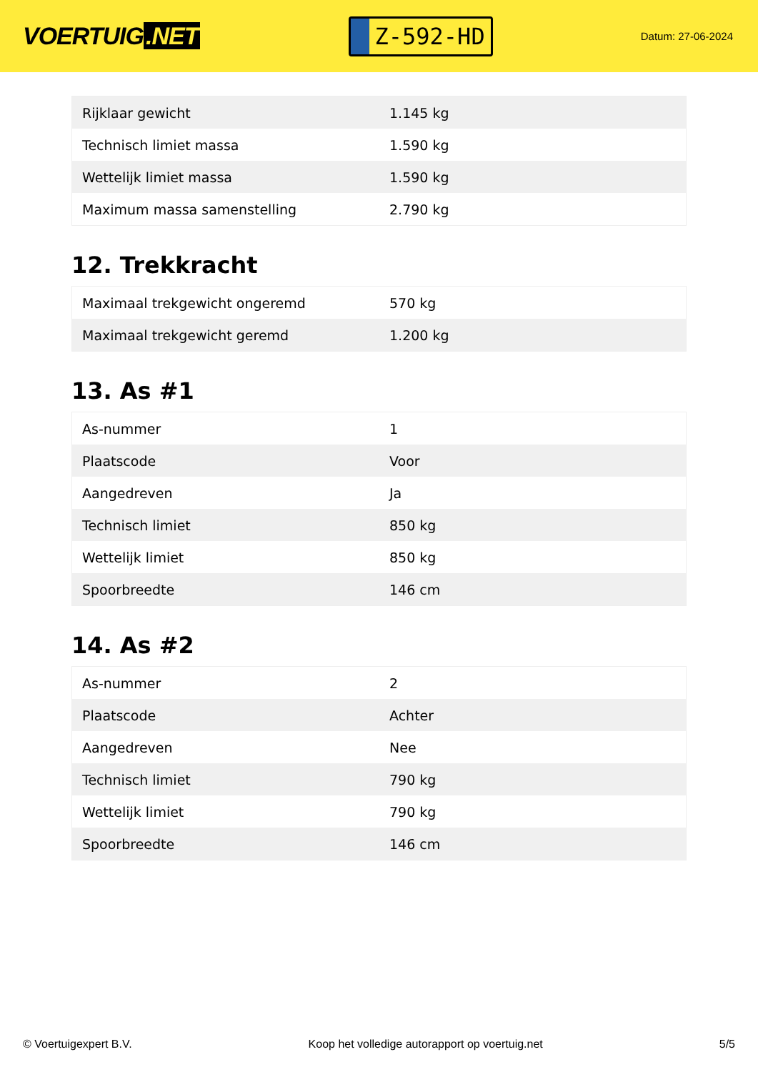VOERTUIG.NET
Z-592-HD
Datum: 27-06-2024
| Rijklaar gewicht | 1.145 kg |
| Technisch limiet massa | 1.590 kg |
| Wettelijk limiet massa | 1.590 kg |
| Maximum massa samenstelling | 2.790 kg |
12. Trekkracht
| Maximaal trekgewicht ongeremd | 570 kg |
| Maximaal trekgewicht geremd | 1.200 kg |
13. As #1
| As-nummer | 1 |
| Plaatscode | Voor |
| Aangedreven | Ja |
| Technisch limiet | 850 kg |
| Wettelijk limiet | 850 kg |
| Spoorbreedte | 146 cm |
14. As #2
| As-nummer | 2 |
| Plaatscode | Achter |
| Aangedreven | Nee |
| Technisch limiet | 790 kg |
| Wettelijk limiet | 790 kg |
| Spoorbreedte | 146 cm |
© Voertuigexpert B.V. Koop het volledige autorapport op voertuig.net 5/5